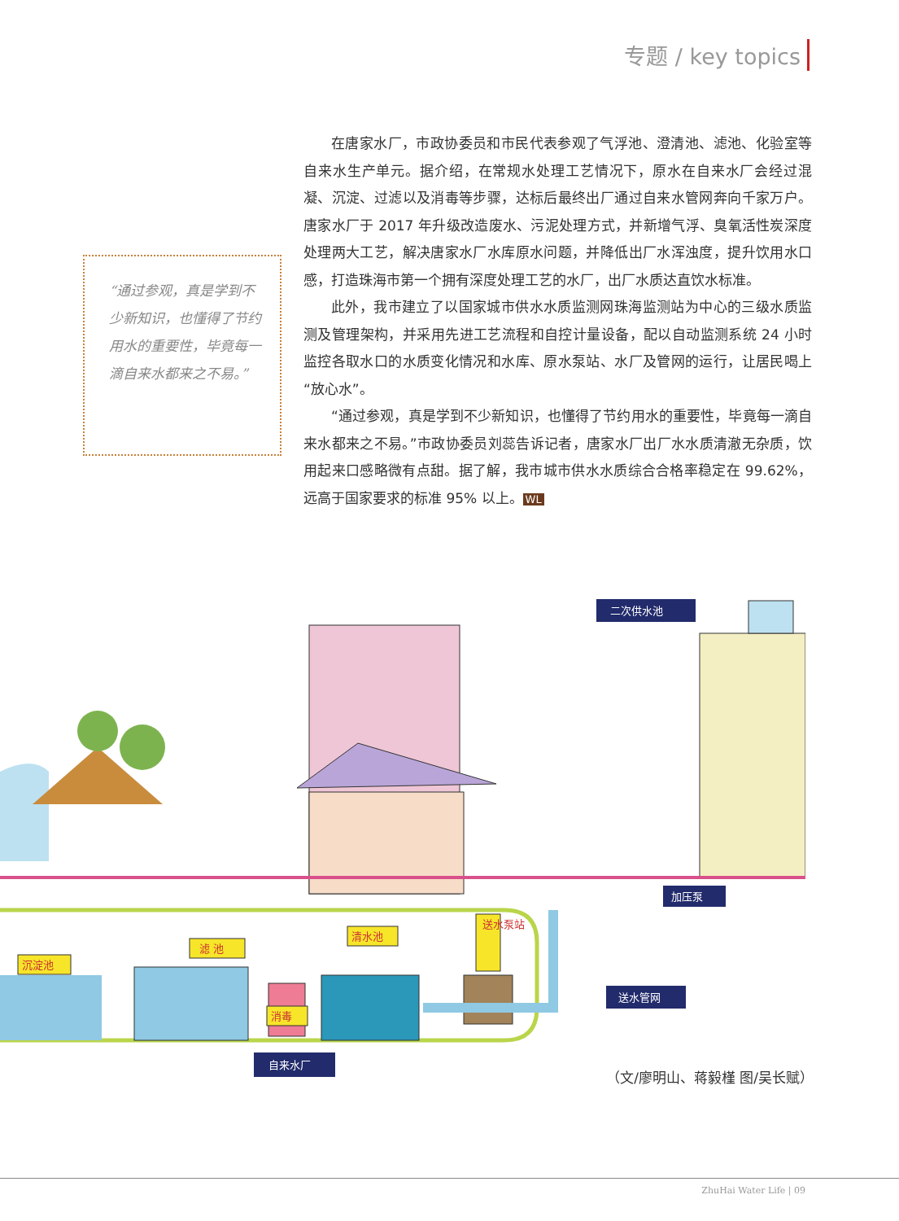专题 / key topics
“通过参观，真是学到不少新知识，也懂得了节约用水的重要性，毕竟每一滴自来水都来之不易。”
在唐家水厂，市政协委员和市民代表参观了气浮池、澄清池、滤池、化验室等自来水生产单元。据介绍，在常规水处理工艺情况下，原水在自来水厂会经过混凝、沉淀、过滤以及消毒等步骤，达标后最终出厂通过自来水管网奔向千家万户。唐家水厂于 2017 年升级改造废水、污泥处理方式，并新增气浮、臭氧活性炭深度处理两大工艺，解决唐家水厂水库原水问题，并降低出厂水浑浊度，提升饮用水口感，打造珠海市第一个拥有深度处理工艺的水厂，出厂水质达直饮水标准。
此外，我市建立了以国家城市供水水质监测网珠海监测站为中心的三级水质监测及管理架构，并采用先进工艺流程和自控计量设备，配以自动监测系统 24 小时监控各取水口的水质变化情况和水库、原水泵站、水厂及管网的运行，让居民喝上“放心水”。
“通过参观，真是学到不少新知识，也懂得了节约用水的重要性，毕竟每一滴自来水都来之不易。”市政协委员刘蕊告诉记者，唐家水厂出厂水水质清澈无杂质，饮用起来口感略微有点甜。据了解，我市城市供水水质综合合格率稳定在 99.62%，远高于国家要求的标准 95% 以上。 WL
二次供水池
加压泵
送水管网
自来水厂
沉淀池
滤 池
消毒
清水池
送水泵站
（文/廖明山、蒋毅槿 图/吴长赋）
ZhuHai Water Life | 09